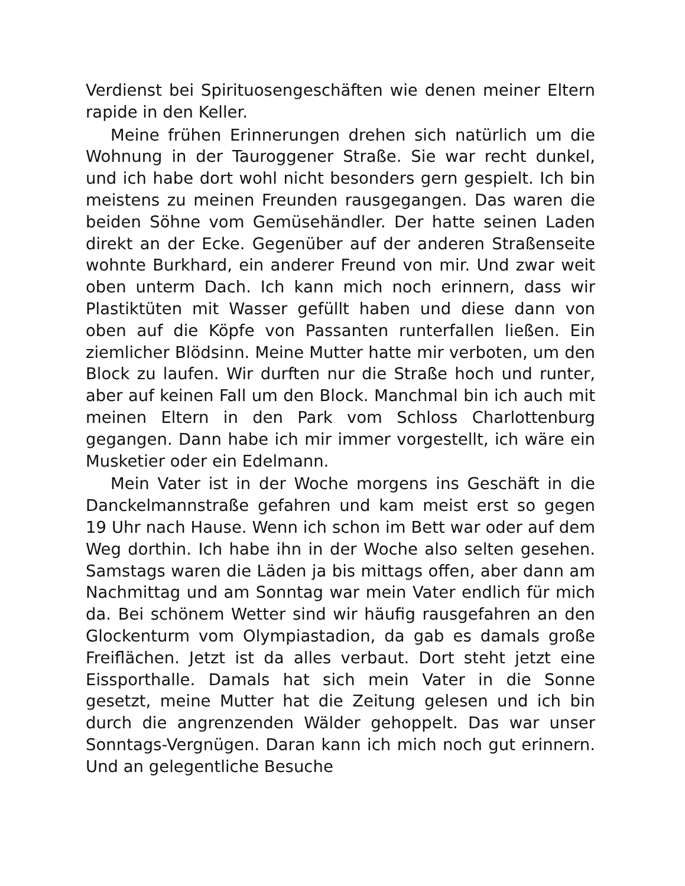Verdienst bei Spirituosengeschäften wie denen meiner Eltern rapide in den Keller.
Meine frühen Erinnerungen drehen sich natürlich um die Wohnung in der Tauroggener Straße. Sie war recht dunkel, und ich habe dort wohl nicht besonders gern gespielt. Ich bin meistens zu meinen Freunden rausgegangen. Das waren die beiden Söhne vom Gemüsehändler. Der hatte seinen Laden direkt an der Ecke. Gegenüber auf der anderen Straßenseite wohnte Burkhard, ein anderer Freund von mir. Und zwar weit oben unterm Dach. Ich kann mich noch erinnern, dass wir Plastiktüten mit Wasser gefüllt haben und diese dann von oben auf die Köpfe von Passanten runterfallen ließen. Ein ziemlicher Blödsinn. Meine Mutter hatte mir verboten, um den Block zu laufen. Wir durften nur die Straße hoch und runter, aber auf keinen Fall um den Block. Manchmal bin ich auch mit meinen Eltern in den Park vom Schloss Charlottenburg gegangen. Dann habe ich mir immer vorgestellt, ich wäre ein Musketier oder ein Edelmann.
Mein Vater ist in der Woche morgens ins Geschäft in die Danckelmannstraße gefahren und kam meist erst so gegen 19 Uhr nach Hause. Wenn ich schon im Bett war oder auf dem Weg dorthin. Ich habe ihn in der Woche also selten gesehen. Samstags waren die Läden ja bis mittags offen, aber dann am Nachmittag und am Sonntag war mein Vater endlich für mich da. Bei schönem Wetter sind wir häufig rausgefahren an den Glockenturm vom Olympiastadion, da gab es damals große Freiflächen. Jetzt ist da alles verbaut. Dort steht jetzt eine Eissporthalle. Damals hat sich mein Vater in die Sonne gesetzt, meine Mutter hat die Zeitung gelesen und ich bin durch die angrenzenden Wälder gehoppelt. Das war unser Sonntags-Vergnügen. Daran kann ich mich noch gut erinnern. Und an gelegentliche Besuche